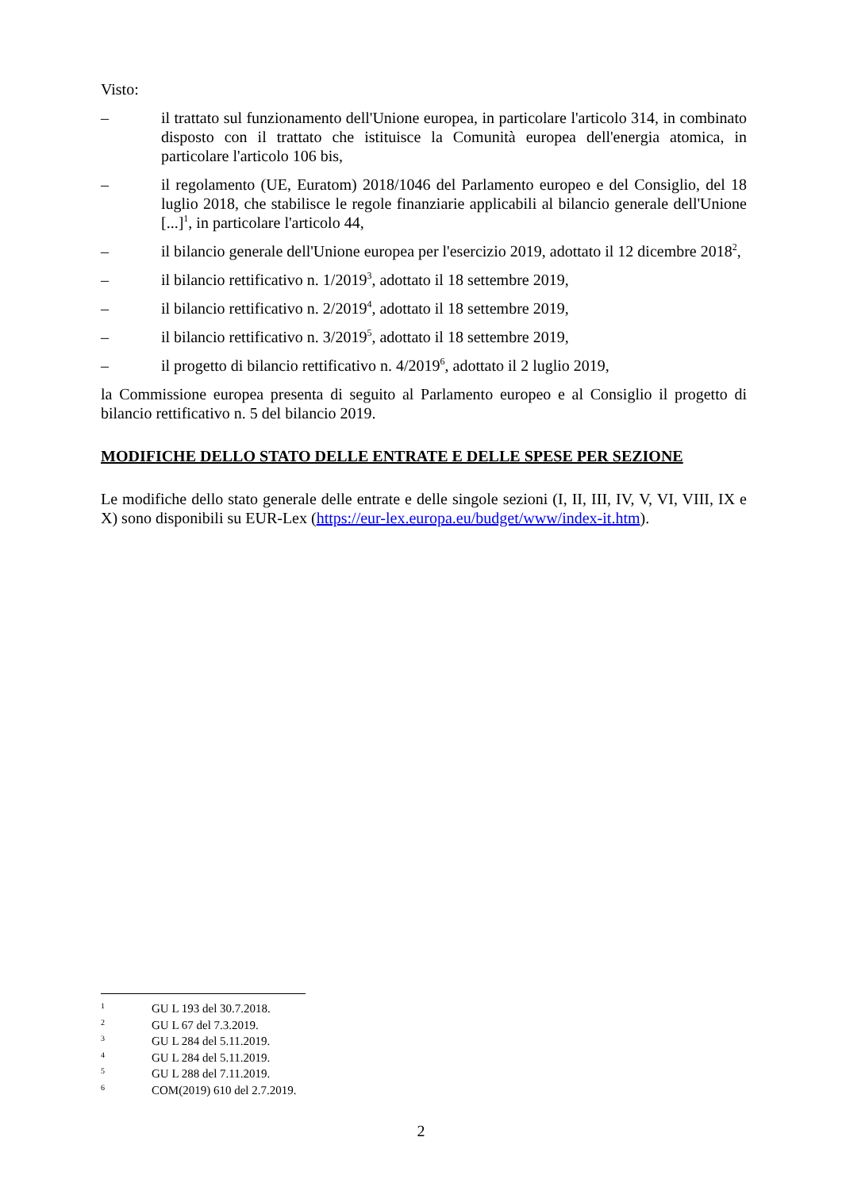Visto:
– il trattato sul funzionamento dell'Unione europea, in particolare l'articolo 314, in combinato disposto con il trattato che istituisce la Comunità europea dell'energia atomica, in particolare l'articolo 106 bis,
– il regolamento (UE, Euratom) 2018/1046 del Parlamento europeo e del Consiglio, del 18 luglio 2018, che stabilisce le regole finanziarie applicabili al bilancio generale dell'Unione [...]<sup>1</sup>, in particolare l'articolo 44,
– il bilancio generale dell'Unione europea per l'esercizio 2019, adottato il 12 dicembre 2018<sup>2</sup>,
– il bilancio rettificativo n. 1/2019<sup>3</sup>, adottato il 18 settembre 2019,
– il bilancio rettificativo n. 2/2019<sup>4</sup>, adottato il 18 settembre 2019,
– il bilancio rettificativo n. 3/2019<sup>5</sup>, adottato il 18 settembre 2019,
– il progetto di bilancio rettificativo n. 4/2019<sup>6</sup>, adottato il 2 luglio 2019,
la Commissione europea presenta di seguito al Parlamento europeo e al Consiglio il progetto di bilancio rettificativo n. 5 del bilancio 2019.
MODIFICHE DELLO STATO DELLE ENTRATE E DELLE SPESE PER SEZIONE
Le modifiche dello stato generale delle entrate e delle singole sezioni (I, II, III, IV, V, VI, VIII, IX e X) sono disponibili su EUR-Lex (https://eur-lex.europa.eu/budget/www/index-it.htm).
1 GU L 193 del 30.7.2018.
2 GU L 67 del 7.3.2019.
3 GU L 284 del 5.11.2019.
4 GU L 284 del 5.11.2019.
5 GU L 288 del 7.11.2019.
6 COM(2019) 610 del 2.7.2019.
2